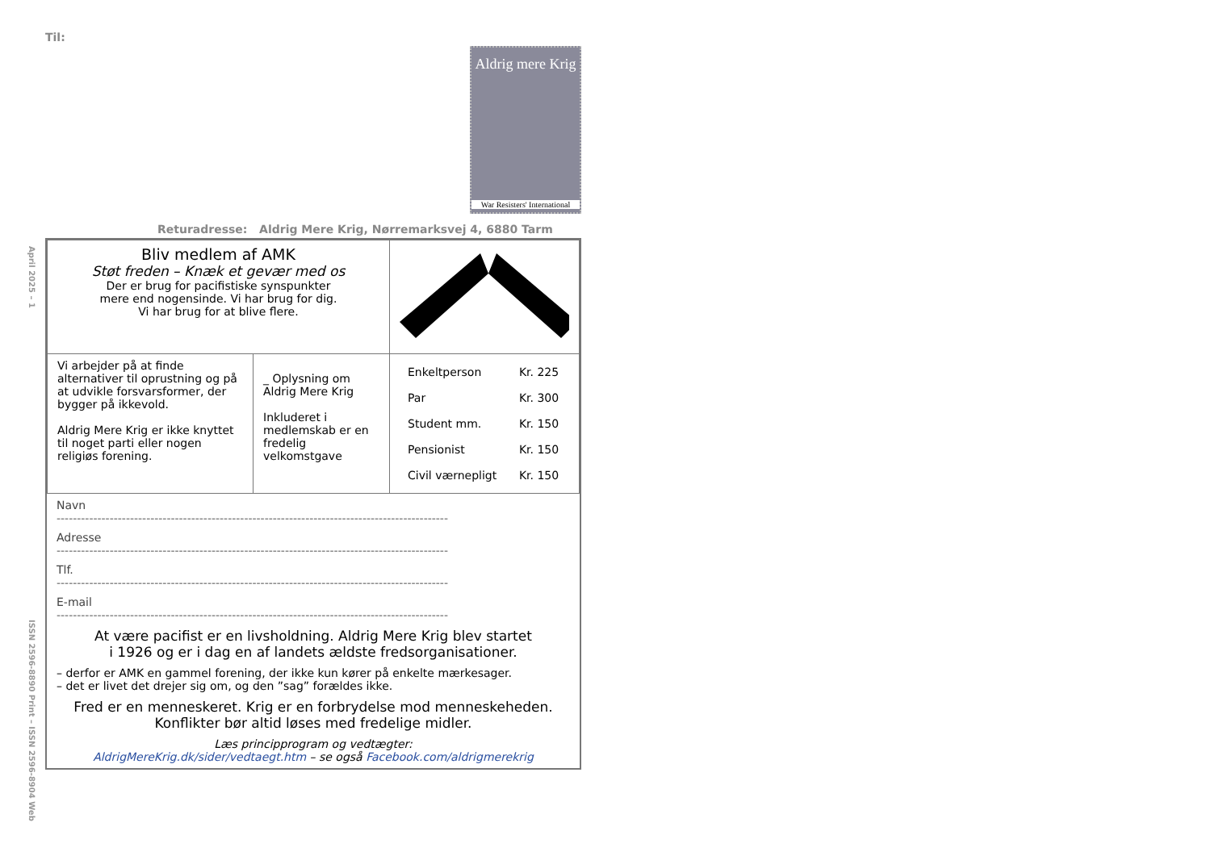Til:
Aldrig mere Krig
War Resisters' International
Returadresse: Aldrig Mere Krig, Nørremarksvej 4, 6880 Tarm
April 2025 – 1
ISSN 2596-8890 Print – ISSN 2596-8904 Web
| Bliv medlem af AMK Støt freden – Knæk et gevær med os Der er brug for pacifistiske synspunkter mere end nogensinde. Vi har brug for dig. Vi har brug for at blive flere. | | |
| Vi arbejder på at finde alternativer til oprustning og på at udvikle forsvarsformer, der bygger på ikkevold. Aldrig Mere Krig er ikke knyttet til noget parti eller nogen religiøs forening. | _ Oplysning om Aldrig Mere Krig Inkluderet i medlemskab er en fredelig velkomstgave | / Enkeltperson / Kr. 225 / / Par / Kr. 300 / / Student mm. / Kr. 150 / / Pensionist / Kr. 150 / / Civil værnepligt / Kr. 150 / |
Navn
------------------------------------------------------------------------------------------------
Adresse
------------------------------------------------------------------------------------------------
Tlf.
------------------------------------------------------------------------------------------------
E-mail
------------------------------------------------------------------------------------------------
At være pacifist er en livsholdning. Aldrig Mere Krig blev startet
i 1926 og er i dag en af landets ældste fredsorganisationer.
– derfor er AMK en gammel forening, der ikke kun kører på enkelte mærkesager.
– det er livet det drejer sig om, og den ”sag” forældes ikke.
Fred er en menneskeret. Krig er en forbrydelse mod menneskeheden.
Konflikter bør altid løses med fredelige midler.
Læs principprogram og vedtægter:
AldrigMereKrig.dk/sider/vedtaegt.htm – se også Facebook.com/aldrigmerekrig